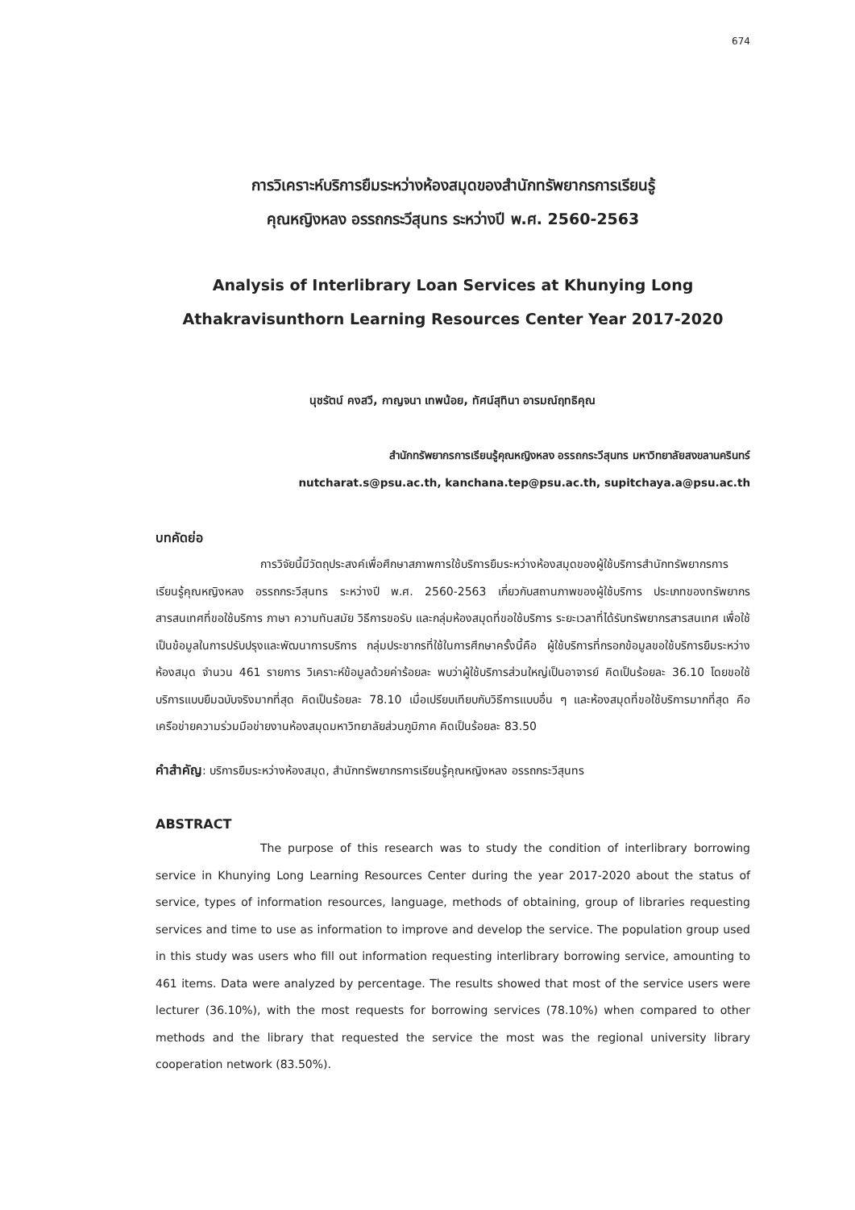674
การวิเคราะห์บริการยืมระหว่างห้องสมุดของสำนักทรัพยากรการเรียนรู้
คุณหญิงหลง อรรถกระวีสุนทร ระหว่างปี พ.ศ. 2560-2563
Analysis of Interlibrary Loan Services at Khunying Long
Athakravisunthorn Learning Resources Center Year 2017-2020
นุชรัตน์ คงสวี, กาญจนา เทพน้อย, ทัศน์สุทินา อารมณ์ฤทธิคุณ
สำนักทรัพยากรการเรียนรู้คุณหญิงหลง อรรถกระวีสุนทร มหาวิทยาลัยสงขลานครินทร์
nutcharat.s@psu.ac.th, kanchana.tep@psu.ac.th, supitchaya.a@psu.ac.th
บทคัดย่อ
การวิจัยนี้มีวัตถุประสงค์เพื่อศึกษาสภาพการใช้บริการยืมระหว่างห้องสมุดของผู้ใช้บริการสำนักทรัพยากรการเรียนรู้คุณหญิงหลง อรรถกระวีสุนทร ระหว่างปี พ.ศ. 2560-2563 เกี่ยวกับสถานภาพของผู้ใช้บริการ ประเภทของทรัพยากรสารสนเทศที่ขอใช้บริการ ภาษา ความทันสมัย วิธีการขอรับ และกลุ่มห้องสมุดที่ขอใช้บริการ ระยะเวลาที่ได้รับทรัพยากรสารสนเทศ เพื่อใช้เป็นข้อมูลในการปรับปรุงและพัฒนาการบริการ กลุ่มประชากรที่ใช้ในการศึกษาครั้งนี้คือ ผู้ใช้บริการที่กรอกข้อมูลขอใช้บริการยืมระหว่างห้องสมุด จำนวน 461 รายการ วิเคราะห์ข้อมูลด้วยค่าร้อยละ พบว่าผู้ใช้บริการส่วนใหญ่เป็นอาจารย์ คิดเป็นร้อยละ 36.10 โดยขอใช้บริการแบบยืมฉบับจริงมากที่สุด คิดเป็นร้อยละ 78.10 เมื่อเปรียบเทียบกับวิธีการแบบอื่น ๆ และห้องสมุดที่ขอใช้บริการมากที่สุด คือ เครือข่ายความร่วมมือข่ายงานห้องสมุดมหาวิทยาลัยส่วนภูมิภาค คิดเป็นร้อยละ 83.50
คำสำคัญ: บริการยืมระหว่างห้องสมุด, สำนักทรัพยากรการเรียนรู้คุณหญิงหลง อรรถกระวีสุนทร
ABSTRACT
The purpose of this research was to study the condition of interlibrary borrowing service in Khunying Long Learning Resources Center during the year 2017-2020 about the status of service, types of information resources, language, methods of obtaining, group of libraries requesting services and time to use as information to improve and develop the service. The population group used in this study was users who fill out information requesting interlibrary borrowing service, amounting to 461 items. Data were analyzed by percentage. The results showed that most of the service users were lecturer (36.10%), with the most requests for borrowing services (78.10%) when compared to other methods and the library that requested the service the most was the regional university library cooperation network (83.50%).